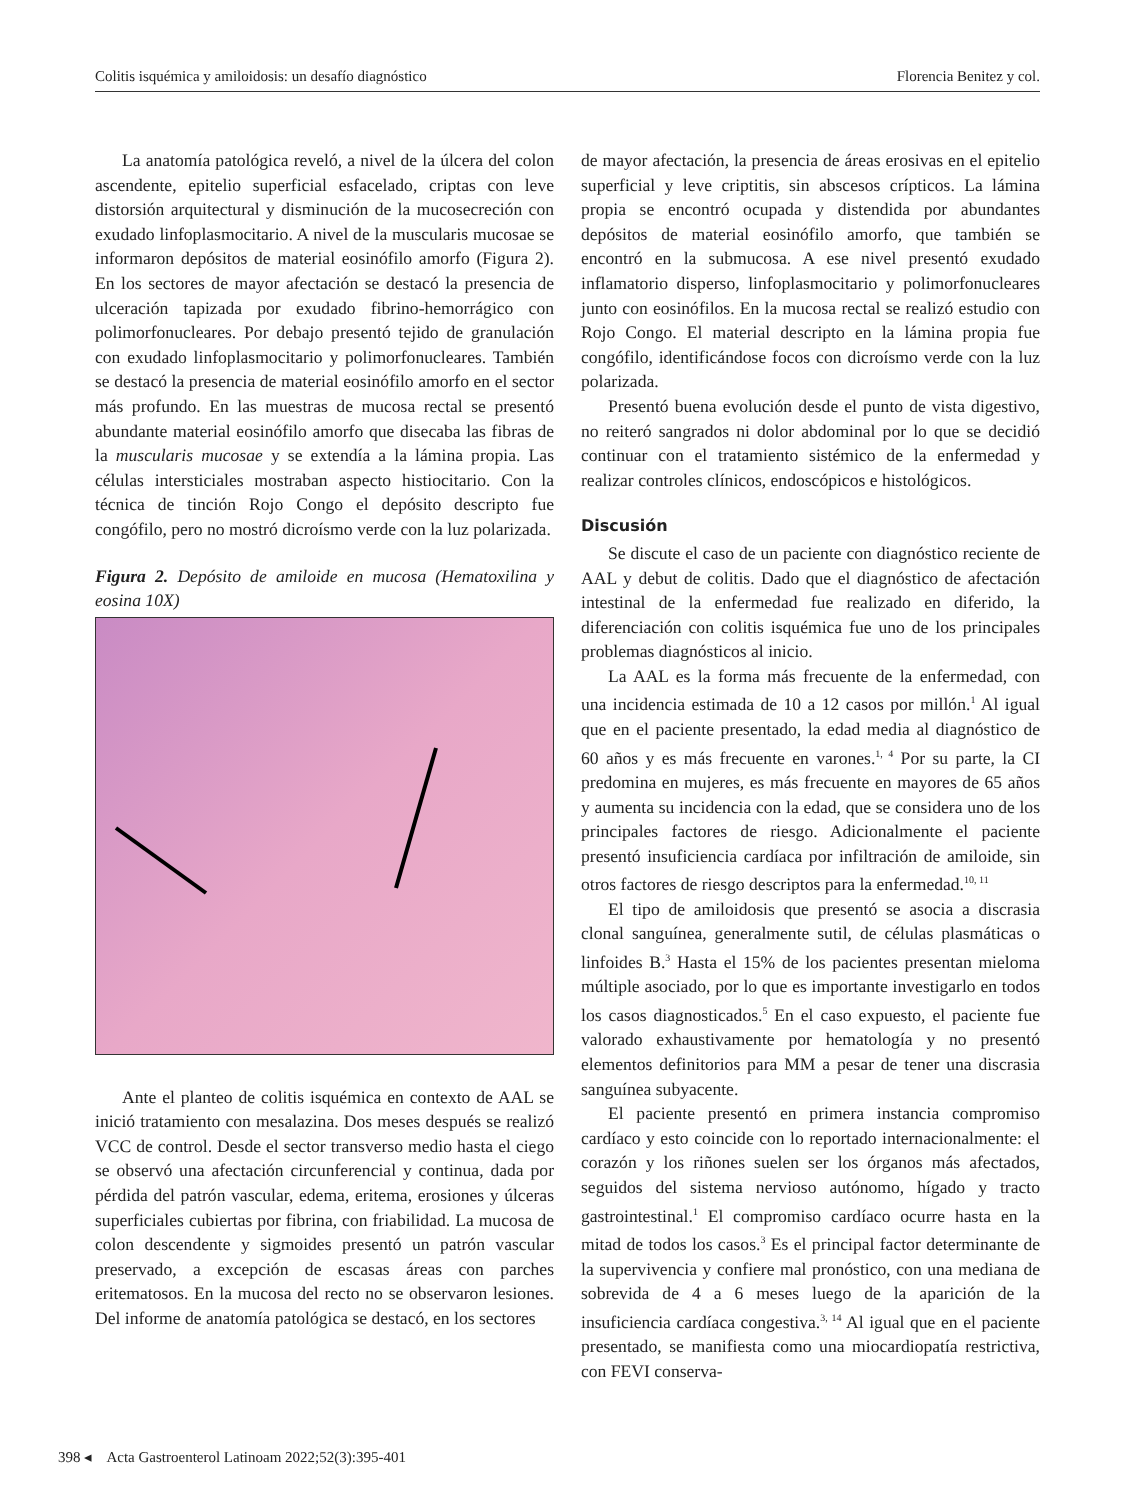Colitis isquémica y amiloidosis: un desafío diagnóstico Florencia Benitez y col.
La anatomía patológica reveló, a nivel de la úlcera del colon ascendente, epitelio superficial esfacelado, criptas con leve distorsión arquitectural y disminución de la mucosecreción con exudado linfoplasmocitario. A nivel de la muscularis mucosae se informaron depósitos de material eosinófilo amorfo (Figura 2). En los sectores de mayor afectación se destacó la presencia de ulceración tapizada por exudado fibrino-hemorrágico con polimorfonucleares. Por debajo presentó tejido de granulación con exudado linfoplasmocitario y polimorfonucleares. También se destacó la presencia de material eosinófilo amorfo en el sector más profundo. En las muestras de mucosa rectal se presentó abundante material eosinófilo amorfo que disecaba las fibras de la muscularis mucosae y se extendía a la lámina propia. Las células intersticiales mostraban aspecto histiocitario. Con la técnica de tinción Rojo Congo el depósito descripto fue congófilo, pero no mostró dicroísmo verde con la luz polarizada.
Figura 2. Depósito de amiloide en mucosa (Hematoxilina y eosina 10X)
Ante el planteo de colitis isquémica en contexto de AAL se inició tratamiento con mesalazina. Dos meses después se realizó VCC de control. Desde el sector transverso medio hasta el ciego se observó una afectación circunferencial y continua, dada por pérdida del patrón vascular, edema, eritema, erosiones y úlceras superficiales cubiertas por fibrina, con friabilidad. La mucosa de colon descendente y sigmoides presentó un patrón vascular preservado, a excepción de escasas áreas con parches eritematosos. En la mucosa del recto no se observaron lesiones. Del informe de anatomía patológica se destacó, en los sectores
de mayor afectación, la presencia de áreas erosivas en el epitelio superficial y leve criptitis, sin abscesos crípticos. La lámina propia se encontró ocupada y distendida por abundantes depósitos de material eosinófilo amorfo, que también se encontró en la submucosa. A ese nivel presentó exudado inflamatorio disperso, linfoplasmocitario y polimorfonucleares junto con eosinófilos. En la mucosa rectal se realizó estudio con Rojo Congo. El material descripto en la lámina propia fue congófilo, identificándose focos con dicroísmo verde con la luz polarizada.
Presentó buena evolución desde el punto de vista digestivo, no reiteró sangrados ni dolor abdominal por lo que se decidió continuar con el tratamiento sistémico de la enfermedad y realizar controles clínicos, endoscópicos e histológicos.
Discusión
Se discute el caso de un paciente con diagnóstico reciente de AAL y debut de colitis. Dado que el diagnóstico de afectación intestinal de la enfermedad fue realizado en diferido, la diferenciación con colitis isquémica fue uno de los principales problemas diagnósticos al inicio.
La AAL es la forma más frecuente de la enfermedad, con una incidencia estimada de 10 a 12 casos por millón.<sup>1</sup> Al igual que en el paciente presentado, la edad media al diagnóstico de 60 años y es más frecuente en varones.<sup>1, 4</sup> Por su parte, la CI predomina en mujeres, es más frecuente en mayores de 65 años y aumenta su incidencia con la edad, que se considera uno de los principales factores de riesgo. Adicionalmente el paciente presentó insuficiencia cardíaca por infiltración de amiloide, sin otros factores de riesgo descriptos para la enfermedad.<sup>10, 11</sup>
El tipo de amiloidosis que presentó se asocia a discrasia clonal sanguínea, generalmente sutil, de células plasmáticas o linfoides B.<sup>3</sup> Hasta el 15% de los pacientes presentan mieloma múltiple asociado, por lo que es importante investigarlo en todos los casos diagnosticados.<sup>5</sup> En el caso expuesto, el paciente fue valorado exhaustivamente por hematología y no presentó elementos definitorios para MM a pesar de tener una discrasia sanguínea subyacente.
El paciente presentó en primera instancia compromiso cardíaco y esto coincide con lo reportado internacionalmente: el corazón y los riñones suelen ser los órganos más afectados, seguidos del sistema nervioso autónomo, hígado y tracto gastrointestinal.<sup>1</sup> El compromiso cardíaco ocurre hasta en la mitad de todos los casos.<sup>3</sup> Es el principal factor determinante de la supervivencia y confiere mal pronóstico, con una mediana de sobrevida de 4 a 6 meses luego de la aparición de la insuficiencia cardíaca congestiva.<sup>3, 14</sup> Al igual que en el paciente presentado, se manifiesta como una miocardiopatía restrictiva, con FEVI conserva-
398 ◂ Acta Gastroenterol Latinoam 2022;52(3):395-401